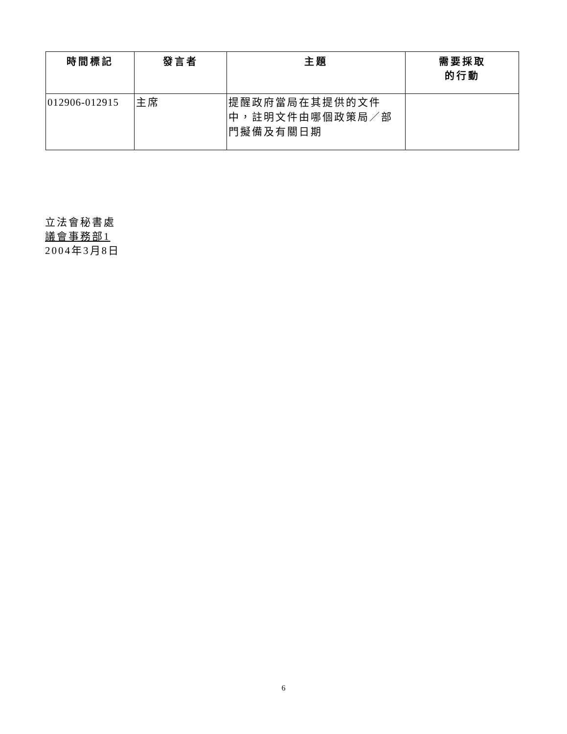| 時間標記 | 發言者 | 主題 | 需要採取 的行動 |
| --- | --- | --- | --- |
| 012906-012915 | 主席 | 提醒政府當局在其提供的文件中，註明文件由哪個政策局／部門擬備及有關日期 | |
立法會秘書處
議會事務部1
2004年3月8日
6